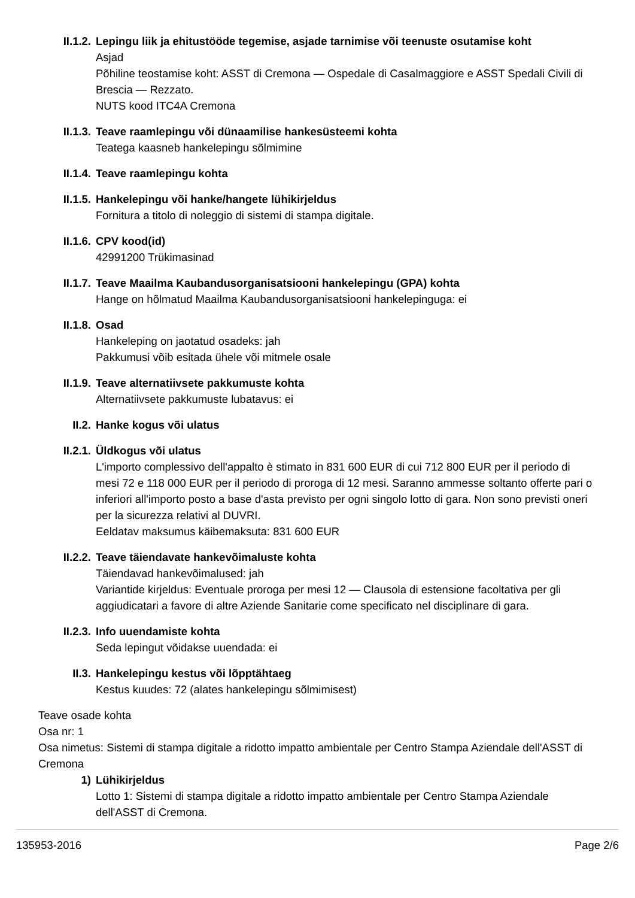II.1.2. Lepingu liik ja ehitustööde tegemise, asjade tarnimise või teenuste osutamise koht
Asjad
Põhiline teostamise koht: ASST di Cremona — Ospedale di Casalmaggiore e ASST Spedali Civili di Brescia — Rezzato.
NUTS kood ITC4A Cremona
II.1.3. Teave raamlepingu või dünaamilise hankesüsteemi kohta
Teatega kaasneb hankelepingu sõlmimine
II.1.4. Teave raamlepingu kohta
II.1.5. Hankelepingu või hanke/hangete lühikirjeldus
Fornitura a titolo di noleggio di sistemi di stampa digitale.
II.1.6. CPV kood(id)
42991200 Trükimasinad
II.1.7. Teave Maailma Kaubandusorganisatsiooni hankelepingu (GPA) kohta
Hange on hõlmatud Maailma Kaubandusorganisatsiooni hankelepinguga: ei
II.1.8. Osad
Hankeleping on jaotatud osadeks: jah
Pakkumusi võib esitada ühele või mitmele osale
II.1.9. Teave alternatiivsete pakkumuste kohta
Alternatiivsete pakkumuste lubatavus: ei
II.2. Hanke kogus või ulatus
II.2.1. Üldkogus või ulatus
L'importo complessivo dell'appalto è stimato in 831 600 EUR di cui 712 800 EUR per il periodo di mesi 72 e 118 000 EUR per il periodo di proroga di 12 mesi. Saranno ammesse soltanto offerte pari o inferiori all'importo posto a base d'asta previsto per ogni singolo lotto di gara. Non sono previsti oneri per la sicurezza relativi al DUVRI.
Eeldatav maksumus käibemaksuta: 831 600 EUR
II.2.2. Teave täiendavate hankevõimaluste kohta
Täiendavad hankevõimalused: jah
Variantide kirjeldus: Eventuale proroga per mesi 12 — Clausola di estensione facoltativa per gli aggiudicatari a favore di altre Aziende Sanitarie come specificato nel disciplinare di gara.
II.2.3. Info uuendamiste kohta
Seda lepingut võidakse uuendada: ei
II.3. Hankelepingu kestus või lõpptähtaeg
Kestus kuudes: 72 (alates hankelepingu sõlmimisest)
Teave osade kohta
Osa nr: 1
Osa nimetus: Sistemi di stampa digitale a ridotto impatto ambientale per Centro Stampa Aziendale dell'ASST di Cremona
1) Lühikirjeldus
Lotto 1: Sistemi di stampa digitale a ridotto impatto ambientale per Centro Stampa Aziendale dell'ASST di Cremona.
135953-2016 Page 2/6